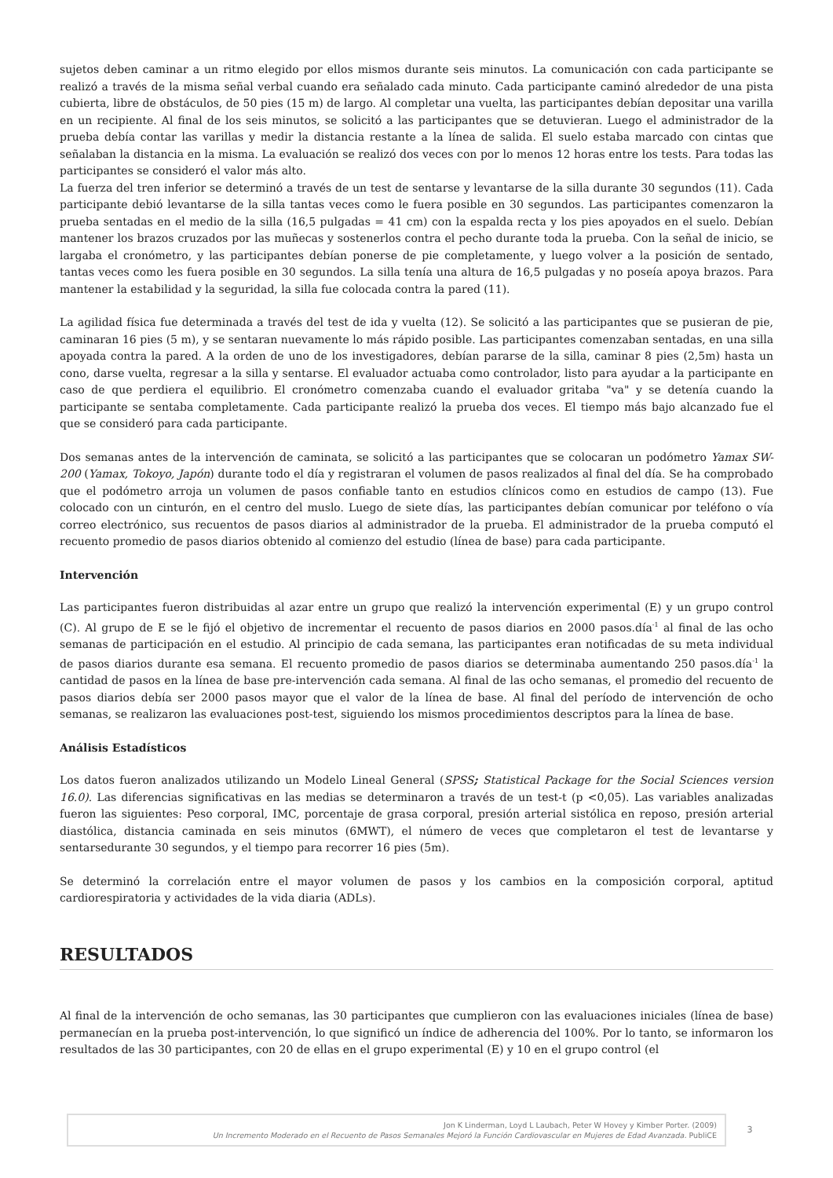sujetos deben caminar a un ritmo elegido por ellos mismos durante seis minutos. La comunicación con cada participante se realizó a través de la misma señal verbal cuando era señalado cada minuto. Cada participante caminó alrededor de una pista cubierta, libre de obstáculos, de 50 pies (15 m) de largo. Al completar una vuelta, las participantes debían depositar una varilla en un recipiente. Al final de los seis minutos, se solicitó a las participantes que se detuvieran. Luego el administrador de la prueba debía contar las varillas y medir la distancia restante a la línea de salida. El suelo estaba marcado con cintas que señalaban la distancia en la misma. La evaluación se realizó dos veces con por lo menos 12 horas entre los tests. Para todas las participantes se consideró el valor más alto.
La fuerza del tren inferior se determinó a través de un test de sentarse y levantarse de la silla durante 30 segundos (11). Cada participante debió levantarse de la silla tantas veces como le fuera posible en 30 segundos. Las participantes comenzaron la prueba sentadas en el medio de la silla (16,5 pulgadas = 41 cm) con la espalda recta y los pies apoyados en el suelo. Debían mantener los brazos cruzados por las muñecas y sostenerlos contra el pecho durante toda la prueba. Con la señal de inicio, se largaba el cronómetro, y las participantes debían ponerse de pie completamente, y luego volver a la posición de sentado, tantas veces como les fuera posible en 30 segundos. La silla tenía una altura de 16,5 pulgadas y no poseía apoya brazos. Para mantener la estabilidad y la seguridad, la silla fue colocada contra la pared (11).
La agilidad física fue determinada a través del test de ida y vuelta (12). Se solicitó a las participantes que se pusieran de pie, caminaran 16 pies (5 m), y se sentaran nuevamente lo más rápido posible. Las participantes comenzaban sentadas, en una silla apoyada contra la pared. A la orden de uno de los investigadores, debían pararse de la silla, caminar 8 pies (2,5m) hasta un cono, darse vuelta, regresar a la silla y sentarse. El evaluador actuaba como controlador, listo para ayudar a la participante en caso de que perdiera el equilibrio. El cronómetro comenzaba cuando el evaluador gritaba "va" y se detenía cuando la participante se sentaba completamente. Cada participante realizó la prueba dos veces. El tiempo más bajo alcanzado fue el que se consideró para cada participante.
Dos semanas antes de la intervención de caminata, se solicitó a las participantes que se colocaran un podómetro Yamax SW-200 (Yamax, Tokoyo, Japón) durante todo el día y registraran el volumen de pasos realizados al final del día. Se ha comprobado que el podómetro arroja un volumen de pasos confiable tanto en estudios clínicos como en estudios de campo (13). Fue colocado con un cinturón, en el centro del muslo. Luego de siete días, las participantes debían comunicar por teléfono o vía correo electrónico, sus recuentos de pasos diarios al administrador de la prueba. El administrador de la prueba computó el recuento promedio de pasos diarios obtenido al comienzo del estudio (línea de base) para cada participante.
Intervención
Las participantes fueron distribuidas al azar entre un grupo que realizó la intervención experimental (E) y un grupo control (C). Al grupo de E se le fijó el objetivo de incrementar el recuento de pasos diarios en 2000 pasos.día<sup>-1</sup> al final de las ocho semanas de participación en el estudio. Al principio de cada semana, las participantes eran notificadas de su meta individual de pasos diarios durante esa semana. El recuento promedio de pasos diarios se determinaba aumentando 250 pasos.día<sup>-1</sup> la cantidad de pasos en la línea de base pre-intervención cada semana. Al final de las ocho semanas, el promedio del recuento de pasos diarios debía ser 2000 pasos mayor que el valor de la línea de base. Al final del período de intervención de ocho semanas, se realizaron las evaluaciones post-test, siguiendo los mismos procedimientos descriptos para la línea de base.
Análisis Estadísticos
Los datos fueron analizados utilizando un Modelo Lineal General (SPSS; Statistical Package for the Social Sciences version 16.0). Las diferencias significativas en las medias se determinaron a través de un test-t (p <0,05). Las variables analizadas fueron las siguientes: Peso corporal, IMC, porcentaje de grasa corporal, presión arterial sistólica en reposo, presión arterial diastólica, distancia caminada en seis minutos (6MWT), el número de veces que completaron el test de levantarse y sentarsedurante 30 segundos, y el tiempo para recorrer 16 pies (5m).
Se determinó la correlación entre el mayor volumen de pasos y los cambios en la composición corporal, aptitud cardiorespiratoria y actividades de la vida diaria (ADLs).
RESULTADOS
Al final de la intervención de ocho semanas, las 30 participantes que cumplieron con las evaluaciones iniciales (línea de base) permanecían en la prueba post-intervención, lo que significó un índice de adherencia del 100%. Por lo tanto, se informaron los resultados de las 30 participantes, con 20 de ellas en el grupo experimental (E) y 10 en el grupo control (el
Jon K Linderman, Loyd L Laubach, Peter W Hovey y Kimber Porter. (2009)
Un Incremento Moderado en el Recuento de Pasos Semanales Mejoró la Función Cardiovascular en Mujeres de Edad Avanzada. PubliCE
3